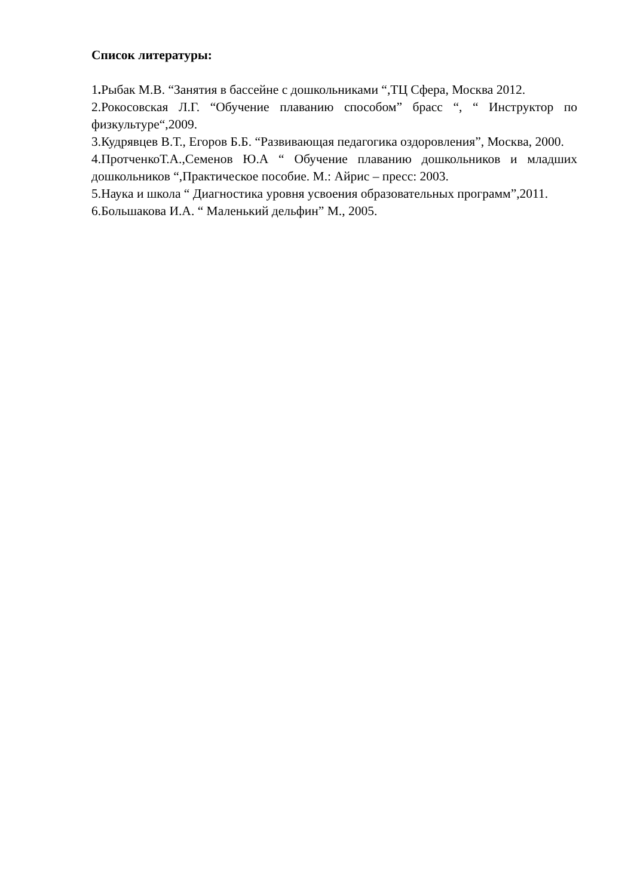Список литературы:
1. Рыбак М.В. “Занятия в бассейне с дошкольниками “,ТЦ Сфера, Москва 2012.
2.Рокосовская Л.Г. “Обучение плаванию способом” брасс “, “ Инструктор по физкультуре“,2009.
3.Кудрявцев В.Т., Егоров Б.Б. “Развивающая педагогика оздоровления”, Москва, 2000.
4.ПротченкоТ.А.,Семенов Ю.А “ Обучение плаванию дошкольников и младших дошкольников “,Практическое пособие. М.: Айрис – пресс: 2003.
5.Наука и школа “ Диагностика уровня усвоения образовательных программ”,2011.
6.Большакова И.А. “ Маленький дельфин” М., 2005.